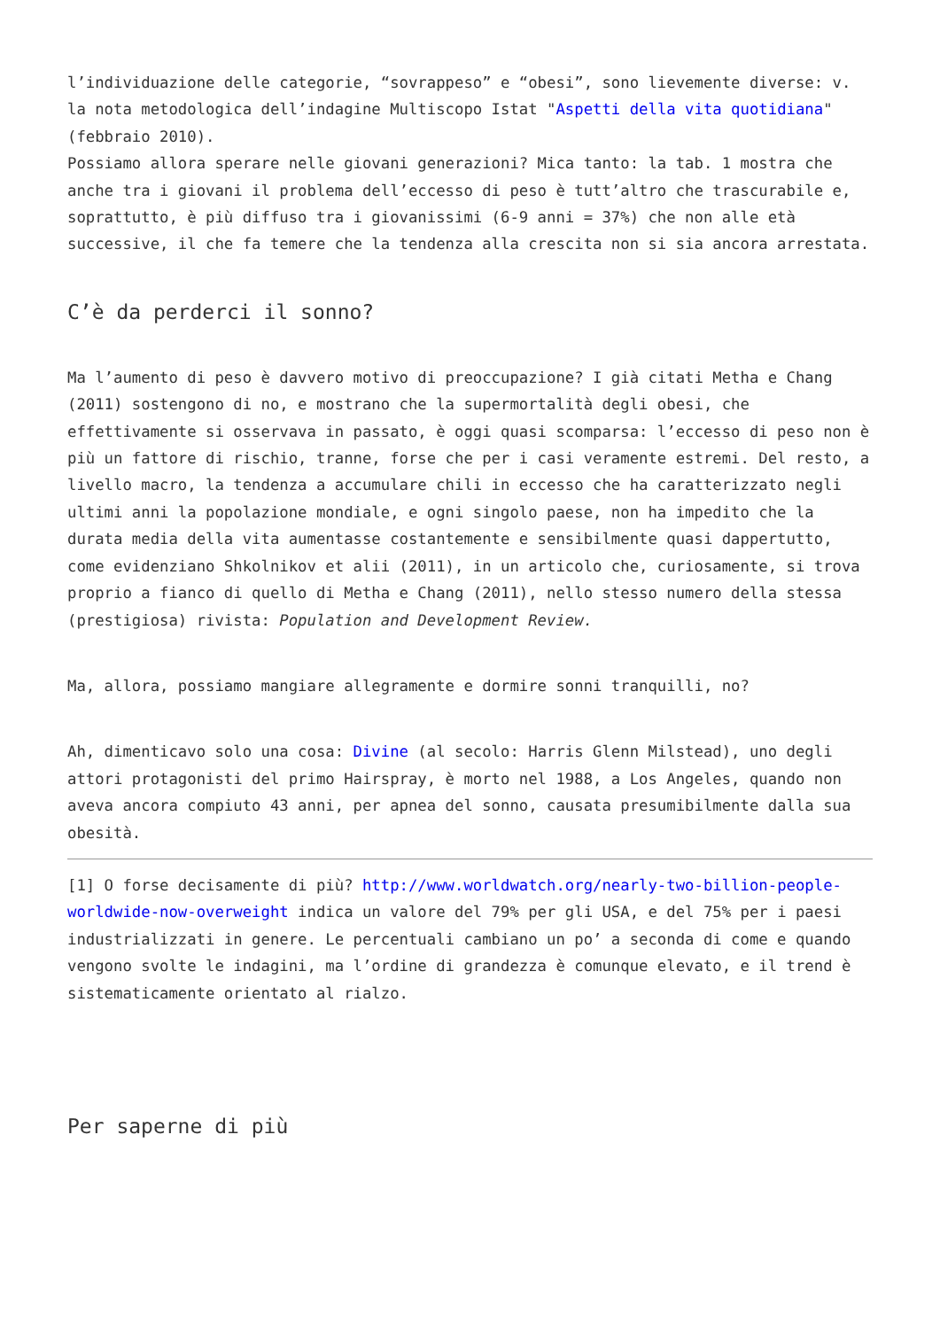l’individuazione delle categorie, “sovrappeso” e “obesi”, sono lievemente diverse: v. la nota metodologica dell’indagine Multiscopo Istat "Aspetti della vita quotidiana" (febbraio 2010).
Possiamo allora sperare nelle giovani generazioni? Mica tanto: la tab. 1 mostra che anche tra i giovani il problema dell’eccesso di peso è tutt’altro che trascurabile e, soprattutto, è più diffuso tra i giovanissimi (6-9 anni = 37%) che non alle età successive, il che fa temere che la tendenza alla crescita non si sia ancora arrestata.
C’è da perderci il sonno?
Ma l’aumento di peso è davvero motivo di preoccupazione? I già citati Metha e Chang (2011) sostengono di no, e mostrano che la supermortalità degli obesi, che effettivamente si osservava in passato, è oggi quasi scomparsa: l’eccesso di peso non è più un fattore di rischio, tranne, forse che per i casi veramente estremi. Del resto, a livello macro, la tendenza a accumulare chili in eccesso che ha caratterizzato negli ultimi anni la popolazione mondiale, e ogni singolo paese, non ha impedito che la durata media della vita aumentasse costantemente e sensibilmente quasi dappertutto, come evidenziano Shkolnikov et alii (2011), in un articolo che, curiosamente, si trova proprio a fianco di quello di Metha e Chang (2011), nello stesso numero della stessa (prestigiosa) rivista: Population and Development Review.
Ma, allora, possiamo mangiare allegramente e dormire sonni tranquilli, no?
Ah, dimenticavo solo una cosa: Divine (al secolo: Harris Glenn Milstead), uno degli attori protagonisti del primo Hairspray, è morto nel 1988, a Los Angeles, quando non aveva ancora compiuto 43 anni, per apnea del sonno, causata presumibilmente dalla sua obesità.
[1] O forse decisamente di più? http://www.worldwatch.org/nearly-two-billion-people-worldwide-now-overweight indica un valore del 79% per gli USA, e del 75% per i paesi industrializzati in genere. Le percentuali cambiano un po’ a seconda di come e quando vengono svolte le indagini, ma l’ordine di grandezza è comunque elevato, e il trend è sistematicamente orientato al rialzo.
Per saperne di più